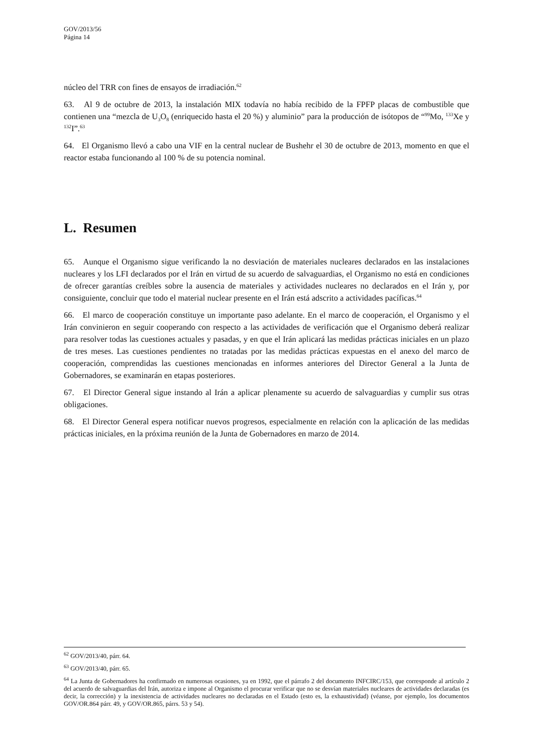GOV/2013/56
Página 14
núcleo del TRR con fines de ensayos de irradiación.<sup>62</sup>
63. Al 9 de octubre de 2013, la instalación MIX todavía no había recibido de la FPFP placas de combustible que contienen una “mezcla de U<sub>3</sub>O<sub>8</sub> (enriquecido hasta el 20 %) y aluminio” para la producción de isótopos de “<sup>99</sup>Mo, <sup>133</sup>Xe y <sup>132</sup>I”.<sup>63</sup>
64. El Organismo llevó a cabo una VIF en la central nuclear de Bushehr el 30 de octubre de 2013, momento en que el reactor estaba funcionando al 100 % de su potencia nominal.
L. Resumen
65. Aunque el Organismo sigue verificando la no desviación de materiales nucleares declarados en las instalaciones nucleares y los LFI declarados por el Irán en virtud de su acuerdo de salvaguardias, el Organismo no está en condiciones de ofrecer garantías creíbles sobre la ausencia de materiales y actividades nucleares no declarados en el Irán y, por consiguiente, concluir que todo el material nuclear presente en el Irán está adscrito a actividades pacíficas.<sup>64</sup>
66. El marco de cooperación constituye un importante paso adelante. En el marco de cooperación, el Organismo y el Irán convinieron en seguir cooperando con respecto a las actividades de verificación que el Organismo deberá realizar para resolver todas las cuestiones actuales y pasadas, y en que el Irán aplicará las medidas prácticas iniciales en un plazo de tres meses. Las cuestiones pendientes no tratadas por las medidas prácticas expuestas en el anexo del marco de cooperación, comprendidas las cuestiones mencionadas en informes anteriores del Director General a la Junta de Gobernadores, se examinarán en etapas posteriores.
67. El Director General sigue instando al Irán a aplicar plenamente su acuerdo de salvaguardias y cumplir sus otras obligaciones.
68. El Director General espera notificar nuevos progresos, especialmente en relación con la aplicación de las medidas prácticas iniciales, en la próxima reunión de la Junta de Gobernadores en marzo de 2014.
<sup>62</sup> GOV/2013/40, párr. 64.
<sup>63</sup> GOV/2013/40, párr. 65.
<sup>64</sup> La Junta de Gobernadores ha confirmado en numerosas ocasiones, ya en 1992, que el párrafo 2 del documento INFCIRC/153, que corresponde al artículo 2 del acuerdo de salvaguardias del Irán, autoriza e impone al Organismo el procurar verificar que no se desvían materiales nucleares de actividades declaradas (es decir, la corrección) y la inexistencia de actividades nucleares no declaradas en el Estado (esto es, la exhaustividad) (véanse, por ejemplo, los documentos GOV/OR.864 párr. 49, y GOV/OR.865, párrs. 53 y 54).